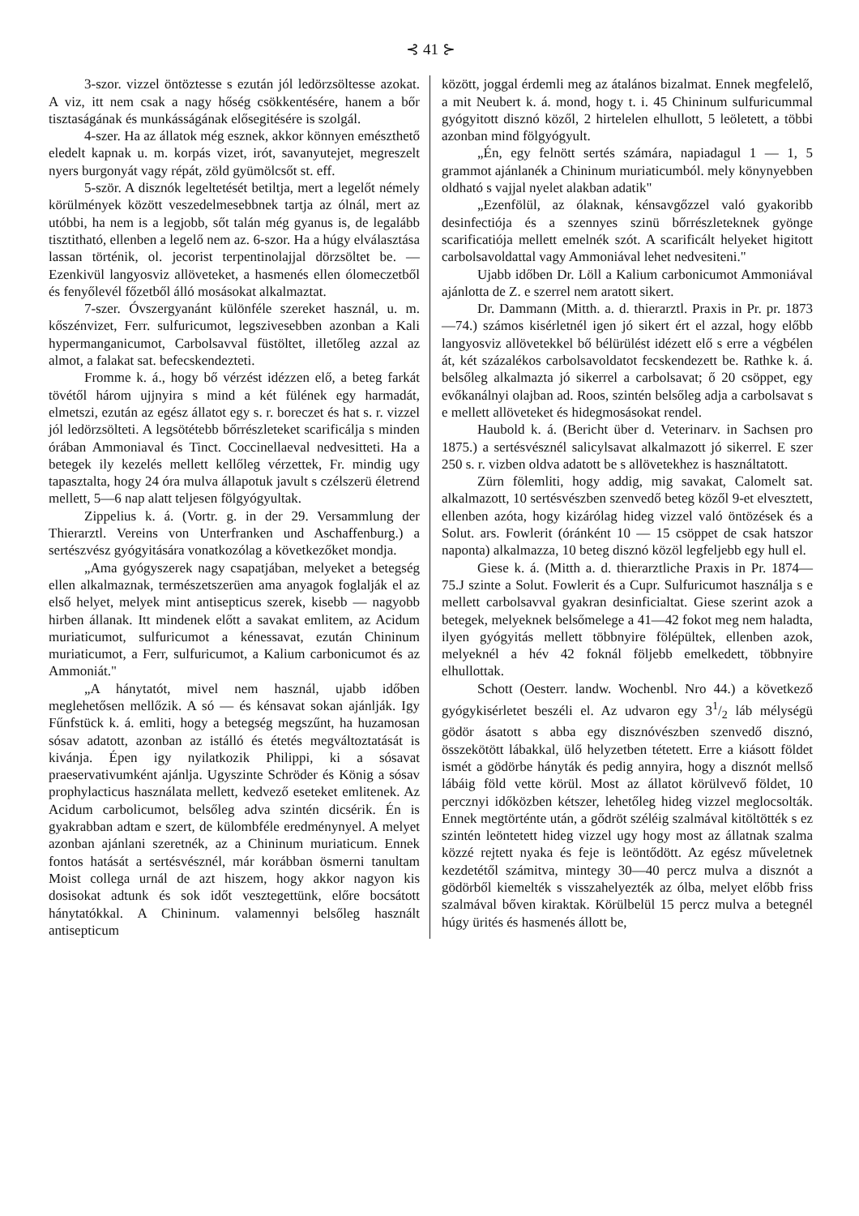⊰ 41 ⊱
3-szor. vizzel öntöztesse s ezután jól ledörzsöltesse azokat. A viz, itt nem csak a nagy hőség csökkentésére, hanem a bőr tisztaságának és munkásságának elősegitésére is szolgál.
4-szer. Ha az állatok még esznek, akkor könnyen emészthető eledelt kapnak u. m. korpás vizet, irót, savanyutejet, megreszelt nyers burgonyát vagy répát, zöld gyümölcsőt st. eff.
5-ször. A disznók legeltetését betiltja, mert a legelőt némely körülmények között veszedelmesebbnek tartja az ólnál, mert az utóbbi, ha nem is a legjobb, sőt talán még gyanus is, de legalább tisztitható, ellenben a legelő nem az. 6-szor. Ha a húgy elválasztása lassan történik, ol. jecorist terpentinolajjal dörzsöltet be. — Ezenkivül langyosviz allöveteket, a hasmenés ellen ólomeczetből és fenyőlevél főzetből álló mosásokat alkalmaztat.
7-szer. Óvszergyanánt különféle szereket használ, u. m. kőszénvizet, Ferr. sulfuricumot, legszivesebben azonban a Kali hypermanganicumot, Carbolsavval füstöltet, illetőleg azzal az almot, a falakat sat. befecskendezteti.
Fromme k. á., hogy bő vérzést idézzen elő, a beteg farkát tövétől három ujjnyira s mind a két fülének egy harmadát, elmetszi, ezután az egész állatot egy s. r. boreczet és hat s. r. vizzel jól ledörzsölteti. A legsötétebb bőrrészleteket scarificálja s minden órában Ammoniaval és Tinct. Coccinellaeval nedvesitteti. Ha a betegek ily kezelés mellett kellőleg vérzettek, Fr. mindig ugy tapasztalta, hogy 24 óra mulva állapotuk javult s czélszerü életrend mellett, 5—6 nap alatt teljesen fölgyógyultak.
Zippelius k. á. (Vortr. g. in der 29. Versammlung der Thierarztl. Vereins von Unterfranken und Aschaffenburg.) a sertészvész gyógyitására vonatkozólag a következőket mondja.
„Ama gyógyszerek nagy csapatjában, melyeket a betegség ellen alkalmaznak, természetszerüen ama anyagok foglalják el az első helyet, melyek mint antisepticus szerek, kisebb — nagyobb hirben állanak. Itt mindenek előtt a savakat emlitem, az Acidum muriaticumot, sulfuricumot a kénessavat, ezután Chininum muriaticumot, a Ferr, sulfuricumot, a Kalium carbonicumot és az Ammoniát."
„A hánytatót, mivel nem használ, ujabb időben meglehetősen mellőzik. A só — és kénsavat sokan ajánlják. Igy Fűnfstück k. á. emliti, hogy a betegség megszűnt, ha huzamosan sósav adatott, azonban az istálló és étetés megváltoztatását is kivánja. Épen igy nyilatkozik Philippi, ki a sósavat praeservativumként ajánlja. Ugyszinte Schröder és König a sósav prophylacticus használata mellett, kedvező eseteket emlitenek. Az Acidum carbolicumot, belsőleg adva szintén dicsérik. Én is gyakrabban adtam e szert, de külombféle eredménynyel. A melyet azonban ajánlani szeretnék, az a Chininum muriaticum. Ennek fontos hatását a sertésvésznél, már korábban ösmerni tanultam Moist collega urnál de azt hiszem, hogy akkor nagyon kis dosisokat adtunk és sok időt vesztegettünk, előre bocsátott hánytatókkal. A Chininum. valamennyi belsőleg használt antisepticum
között, joggal érdemli meg az átalános bizalmat. Ennek megfelelő, a mit Neubert k. á. mond, hogy t. i. 45 Chininum sulfuricummal gyógyitott disznó közől, 2 hirtelelen elhullott, 5 leöletett, a többi azonban mind fölgyógyult.
„Én, egy felnött sertés számára, napiadagul 1 — 1, 5 grammot ajánlanék a Chininum muriaticumból. mely könynyebben oldható s vajjal nyelet alakban adatik"
„Ezenfölül, az ólaknak, kénsavgőzzel való gyakoribb desinfectiója és a szennyes szinü bőrrészleteknek gyönge scarificatiója mellett emelnék szót. A scarificált helyeket higitott carbolsavoldattal vagy Ammoniával lehet nedvesiteni."
Ujabb időben Dr. Löll a Kalium carbonicumot Ammoniával ajánlotta de Z. e szerrel nem aratott sikert.
Dr. Dammann (Mitth. a. d. thierarztl. Praxis in Pr. pr. 1873—74.) számos kisérletnél igen jó sikert ért el azzal, hogy előbb langyosviz allövetekkel bő bélürülést idézett elő s erre a végbélen át, két százalékos carbolsavoldatot fecskendezett be. Rathke k. á. belsőleg alkalmazta jó sikerrel a carbolsavat; ő 20 csöppet, egy evőkanálnyi olajban ad. Roos, szintén belsőleg adja a carbolsavat s e mellett allöveteket és hidegmosásokat rendel.
Haubold k. á. (Bericht über d. Veterinarv. in Sachsen pro 1875.) a sertésvésznél salicylsavat alkalmazott jó sikerrel. E szer 250 s. r. vizben oldva adatott be s allövetekhez is használtatott.
Zürn fölemliti, hogy addig, mig savakat, Calomelt sat. alkalmazott, 10 sertésvészben szenvedő beteg közől 9-et elvesztett, ellenben azóta, hogy kizárólag hideg vizzel való öntözések és a Solut. ars. Fowlerit (óránként 10 — 15 csöppet de csak hatszor naponta) alkalmazza, 10 beteg disznó közöl legfeljebb egy hull el.
Giese k. á. (Mitth a. d. thierarztliche Praxis in Pr. 1874—75.J szinte a Solut. Fowlerit és a Cupr. Sulfuricumot használja s e mellett carbolsavval gyakran desinficialtat. Giese szerint azok a betegek, melyeknek belsőmelege a 41—42 fokot meg nem haladta, ilyen gyógyitás mellett többnyire fölépültek, ellenben azok, melyeknél a hév 42 foknál följebb emelkedett, többnyire elhullottak.
Schott (Oesterr. landw. Wochenbl. Nro 44.) a következő gyógykisérletet beszéli el. Az udvaron egy 31/2 láb mélységü gödör ásatott s abba egy disznóvészben szenvedő disznó, összekötött lábakkal, ülő helyzetben tétetett. Erre a kiásott földet ismét a gödörbe hányták és pedig annyira, hogy a disznót mellső lábáig föld vette körül. Most az állatot körülvevő földet, 10 percznyi időközben kétszer, lehetőleg hideg vizzel meglocsolták. Ennek megtörténte után, a gődröt széléig szalmával kitöltötték s ez szintén leöntetett hideg vizzel ugy hogy most az állatnak szalma közzé rejtett nyaka és feje is leöntődött. Az egész műveletnek kezdetétől számitva, mintegy 30—40 percz mulva a disznót a gödörből kiemelték s visszahelyezték az ólba, melyet előbb friss szalmával bőven kiraktak. Körülbelül 15 percz mulva a betegnél húgy ürités és hasmenés állott be,